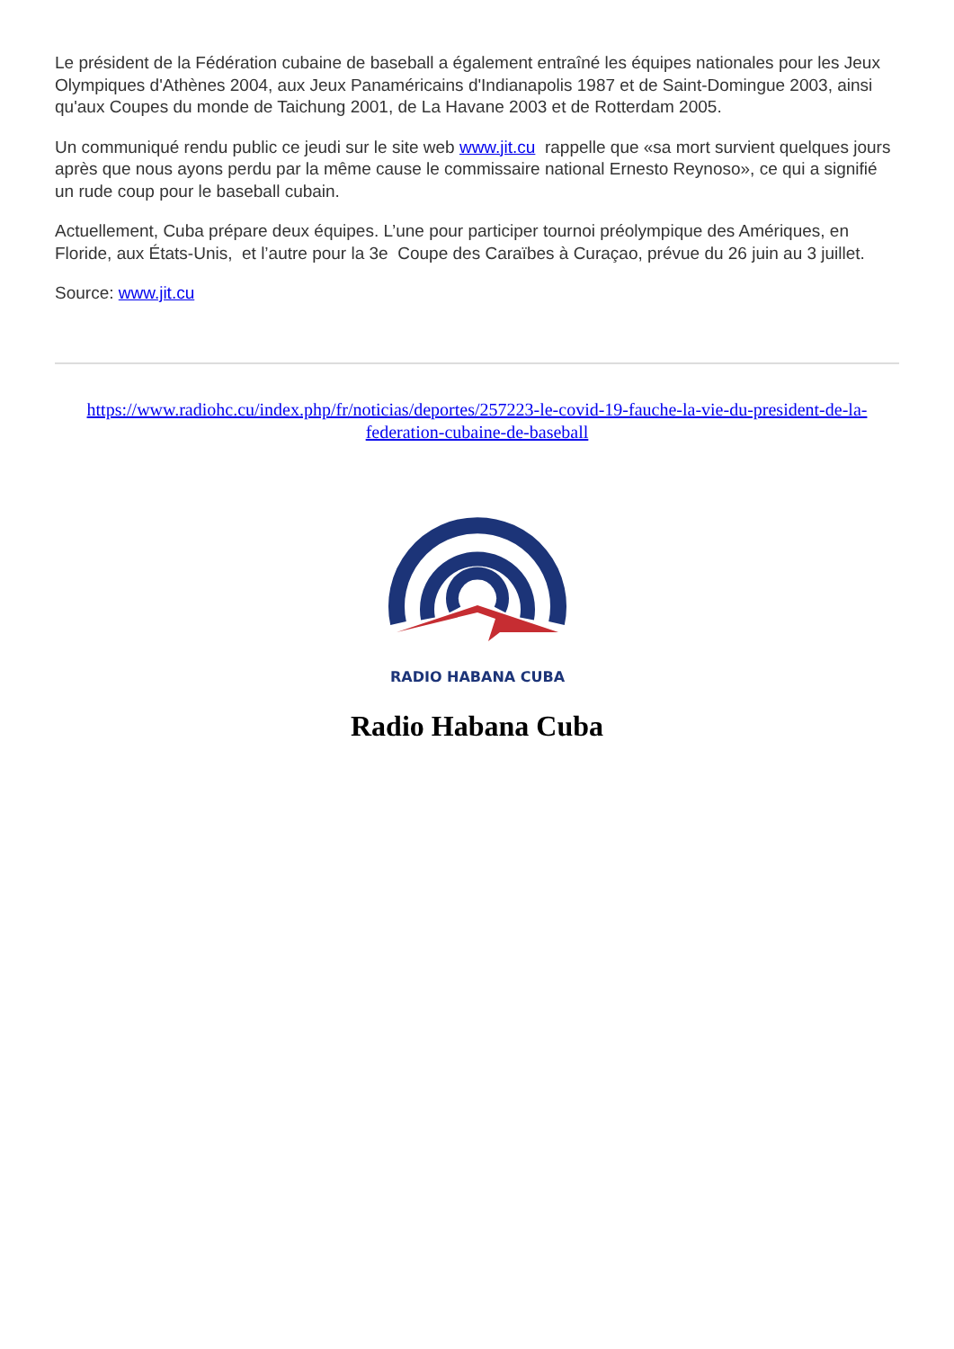Le président de la Fédération cubaine de baseball a également entraîné les équipes nationales pour les Jeux Olympiques d'Athènes 2004, aux Jeux Panaméricains d'Indianapolis 1987 et de Saint-Domingue 2003, ainsi qu'aux Coupes du monde de Taichung 2001, de La Havane 2003 et de Rotterdam 2005.
Un communiqué rendu public ce jeudi sur le site web www.jit.cu rappelle que «sa mort survient quelques jours après que nous ayons perdu par la même cause le commissaire national Ernesto Reynoso», ce qui a signifié un rude coup pour le baseball cubain.
Actuellement, Cuba prépare deux équipes. L’une pour participer tournoi préolympique des Amériques, en Floride, aux États-Unis, et l’autre pour la 3e Coupe des Caraïbes à Curaçao, prévue du 26 juin au 3 juillet.
Source: www.jit.cu
https://www.radiohc.cu/index.php/fr/noticias/deportes/257223-le-covid-19-fauche-la-vie-du-president-de-la-federation-cubaine-de-baseball
RADIO HABANA CUBA
Radio Habana Cuba